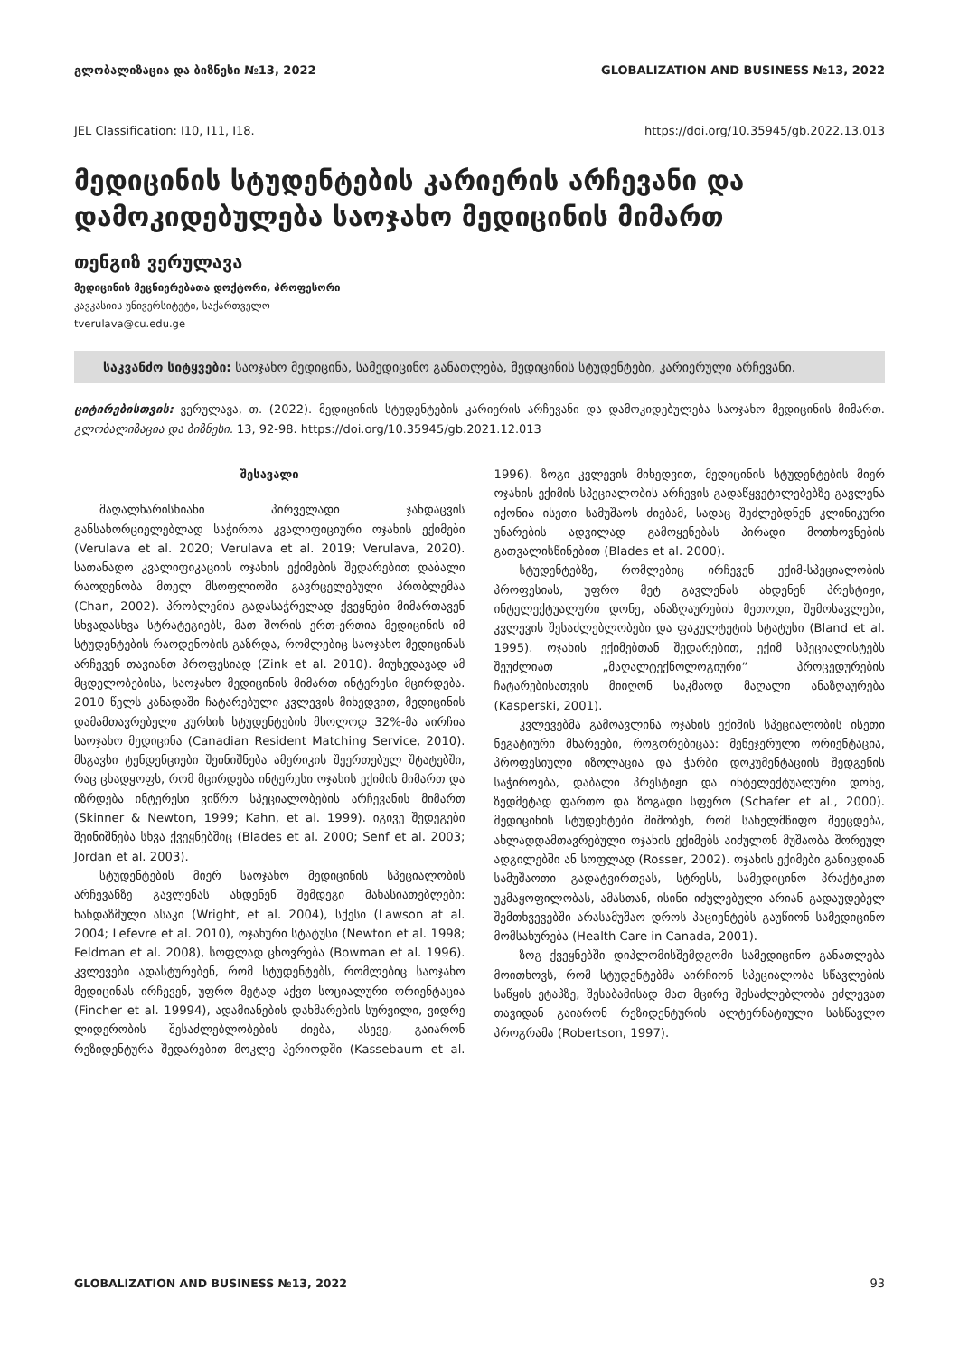გლობალიზაცია და ბიზნესი №13, 2022 GLOBALIZATION AND BUSINESS №13, 2022
JEL Classification: I10, I11, I18. https://doi.org/10.35945/gb.2022.13.013
მედიცინის სტუდენტების კარიერის არჩევანი და დამოკიდებულება საოჯახო მედიცინის მიმართ
თენგიზ ვერულავა
მედიცინის მეცნიერებათა დოქტორი, პროფესორი
კავკასიის უნივერსიტეტი, საქართველო
tverulava@cu.edu.ge
საკვანძო სიტყვები: საოჯახო მედიცინა, სამედიცინო განათლება, მედიცინის სტუდენტები, კარიერული არჩევანი.
ციტირებისთვის: ვერულავა, თ. (2022). მედიცინის სტუდენტების კარიერის არჩევანი და დამოკიდებულება საოჯახო მედიცინის მიმართ. გლობალიზაცია და ბიზნესი. 13, 92-98. https://doi.org/10.35945/gb.2021.12.013
შესავალი
მაღალხარისხიანი პირველადი ჯანდაცვის განსახორციელებლად საჭიროა კვალიფიციური ოჯახის ექიმები (Verulava et al. 2020; Verulava et al. 2019; Verulava, 2020). სათანადო კვალიფიკაციის ოჯახის ექიმების შედარებით დაბალი რაოდენობა მთელ მსოფლიოში გავრცელებული პრობლემაა (Chan, 2002). პრობლემის გადასაჭრელად ქვეყნები მიმართავენ სხვადასხვა სტრატეგიებს, მათ შორის ერთ-ერთია მედიცინის იმ სტუდენტების რაოდენობის გაზრდა, რომლებიც საოჯახო მედიცინას არჩევენ თავიანთ პროფესიად (Zink et al. 2010). მიუხედავად ამ მცდელობებისა, საოჯახო მედიცინის მიმართ ინტერესი მცირდება. 2010 წელს კანადაში ჩატარებული კვლევის მიხედვით, მედიცინის დამამთავრებელი კურსის სტუდენტების მხოლოდ 32%-მა აირჩია საოჯახო მედიცინა (Canadian Resident Matching Service, 2010). მსგავსი ტენდენციები შეინიშნება ამერიკის შეერთებულ შტატებში, რაც ცხადყოფს, რომ მცირდება ინტერესი ოჯახის ექიმის მიმართ და იზრდება ინტერესი ვიწრო სპეციალობების არჩევანის მიმართ (Skinner & Newton, 1999; Kahn, et al. 1999). იგივე შედეგები შეინიშნება სხვა ქვეყნებშიც (Blades et al. 2000; Senf et al. 2003; Jordan et al. 2003).
სტუდენტების მიერ საოჯახო მედიცინის სპეციალობის არჩევანზე გავლენას ახდენენ შემდეგი მახასიათებლები: ხანდაზმული ასაკი (Wright, et al. 2004), სქესი (Lawson at al. 2004; Lefevre et al. 2010), ოჯახური სტატუსი (Newton et al. 1998; Feldman et al. 2008), სოფლად ცხოვრება (Bowman et al. 1996). კვლევები ადასტურებენ, რომ სტუდენტებს, რომლებიც საოჯახო მედიცინას ირჩევენ, უფრო მეტად აქვთ სოციალური ორიენტაცია (Fincher et al. 19994), ადამიანების დახმარების სურვილი, ვიდრე ლიდერობის შესაძლებლობების ძიება, ასევე, გაიარონ რეზიდენტურა შედარებით მოკლე პერიოდში (Kassebaum et al. 1996). ზოგი კვლევის მიხედვით, მედიცინის სტუდენტების მიერ ოჯახის ექიმის სპეციალობის არჩევის გადაწყვეტილებებზე გავლენა იქონია ისეთი სამუშაოს ძიებამ, სადაც შეძლებდნენ კლინიკური უნარების ადვილად გამოყენებას პირადი მოთხოვნების გათვალისწინებით (Blades et al. 2000).
სტუდენტებზე, რომლებიც ირჩევენ ექიმ-სპეციალობის პროფესიას, უფრო მეტ გავლენას ახდენენ პრესტიჟი, ინტელექტუალური დონე, ანაზღაურების მეთოდი, შემოსავლები, კვლევის შესაძლებლობები და ფაკულტეტის სტატუსი (Bland et al. 1995). ოჯახის ექიმებთან შედარებით, ექიმ სპეციალისტებს შეუძლიათ „მაღალტექნოლოგიური“ პროცედურების ჩატარებისათვის მიიღონ საკმაოდ მაღალი ანაზღაურება (Kasperski, 2001).
კვლევებმა გამოავლინა ოჯახის ექიმის სპეციალობის ისეთი ნეგატიური მხარეები, როგორებიცაა: მენეჯერული ორიენტაცია, პროფესიული იზოლაცია და ჭარბი დოკუმენტაციის შედგენის საჭიროება, დაბალი პრესტიჟი და ინტელექტუალური დონე, ზედმეტად ფართო და ზოგადი სფერო (Schafer et al., 2000). მედიცინის სტუდენტები შიშობენ, რომ სახელმწიფო შეეცდება, ახლადდამთავრებული ოჯახის ექიმებს აიძულონ მუშაობა შორეულ ადგილებში ან სოფლად (Rosser, 2002). ოჯახის ექიმები განიცდიან სამუშაოთი გადატვირთვას, სტრესს, სამედიცინო პრაქტიკით უკმაყოფილობას, ამასთან, ისინი იძულებული არიან გადაუდებელ შემთხვევებში არასამუშაო დროს პაციენტებს გაუწიონ სამედიცინო მომსახურება (Health Care in Canada, 2001).
ზოგ ქვეყნებში დიპლომისშემდგომი სამედიცინო განათლება მოითხოვს, რომ სტუდენტებმა აირჩიონ სპეციალობა სწავლების საწყის ეტაპზე, შესაბამისად მათ მცირე შესაძლებლობა ეძლევათ თავიდან გაიარონ რეზიდენტურის ალტერნატიული სასწავლო პროგრამა (Robertson, 1997).
GLOBALIZATION AND BUSINESS №13, 2022 93